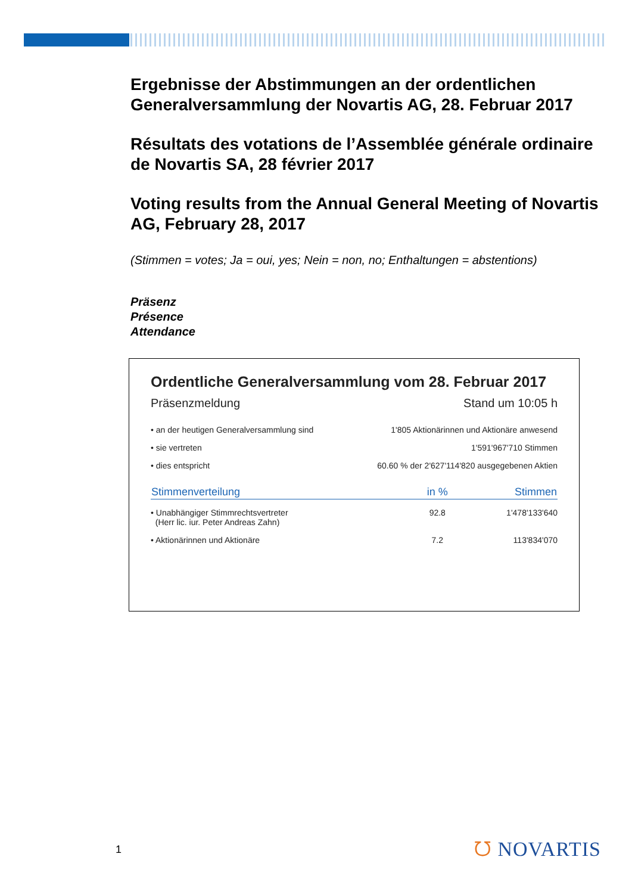Ergebnisse der Abstimmungen an der ordentlichen Generalversammlung der Novartis AG, 28. Februar 2017
Résultats des votations de l’Assemblée générale ordinaire de Novartis SA, 28 février 2017
Voting results from the Annual General Meeting of Novartis AG, February 28, 2017
(Stimmen = votes; Ja = oui, yes; Nein = non, no; Enthaltungen = abstentions)
Präsenz
Présence
Attendance
Ordentliche Generalversammlung vom 28. Februar 2017
Präsenzmeldung Stand um 10:05 h
| • an der heutigen Generalversammlung sind | 1'805 Aktionärinnen und Aktionäre anwesend |
| • sie vertreten | 1'591'967'710 Stimmen |
| • dies entspricht | 60.60 % der 2'627'114'820 ausgegebenen Aktien |
| Stimmenverteilung | in % | Stimmen |
| --- | --- | --- |
| • Unabhängiger Stimmrechtsvertreter (Herr lic. iur. Peter Andreas Zahn) | 92.8 | 1'478'133'640 |
| • Aktionärinnen und Aktionäre | 7.2 | 113'834'070 |
1 ᘮ NOVARTIS